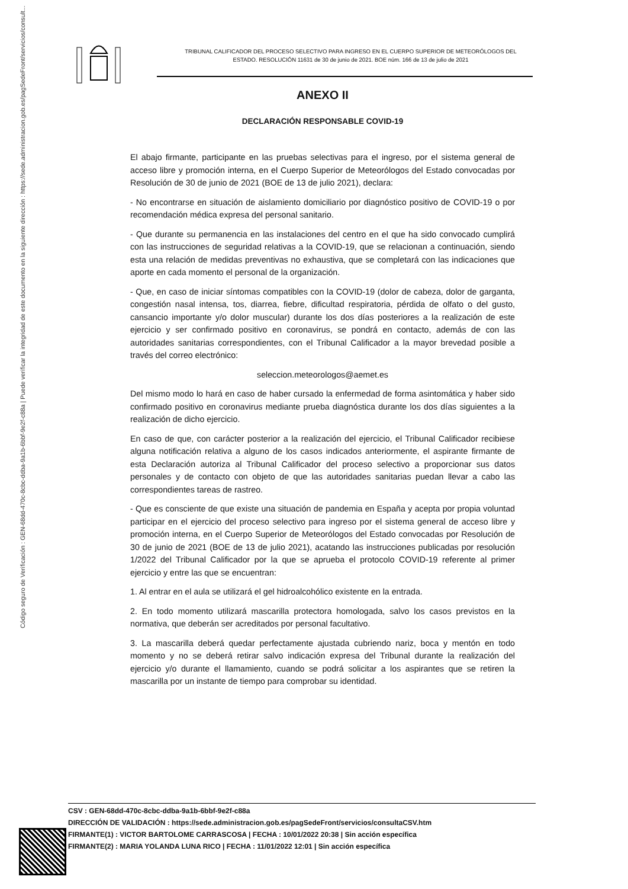Código seguro de Verificación : GEN-68dd-470c-8cbc-ddba-9a1b-6bbf-9e2f-c88a | Puede verificar la integridad de este documento en la siguiente dirección : https://sede.administracion.gob.es/pagSedeFront/servicios/consult...
TRIBUNAL CALIFICADOR DEL PROCESO SELECTIVO PARA INGRESO EN EL CUERPO SUPERIOR DE METEORÓLOGOS DEL
ESTADO. RESOLUCIÓN 11631 de 30 de junio de 2021. BOE núm. 166 de 13 de julio de 2021
ANEXO II
DECLARACIÓN RESPONSABLE COVID-19
El abajo firmante, participante en las pruebas selectivas para el ingreso, por el sistema general de acceso libre y promoción interna, en el Cuerpo Superior de Meteorólogos del Estado convocadas por Resolución de 30 de junio de 2021 (BOE de 13 de julio 2021), declara:
- No encontrarse en situación de aislamiento domiciliario por diagnóstico positivo de COVID-19 o por recomendación médica expresa del personal sanitario.
- Que durante su permanencia en las instalaciones del centro en el que ha sido convocado cumplirá con las instrucciones de seguridad relativas a la COVID-19, que se relacionan a continuación, siendo esta una relación de medidas preventivas no exhaustiva, que se completará con las indicaciones que aporte en cada momento el personal de la organización.
- Que, en caso de iniciar síntomas compatibles con la COVID-19 (dolor de cabeza, dolor de garganta, congestión nasal intensa, tos, diarrea, fiebre, dificultad respiratoria, pérdida de olfato o del gusto, cansancio importante y/o dolor muscular) durante los dos días posteriores a la realización de este ejercicio y ser confirmado positivo en coronavirus, se pondrá en contacto, además de con las autoridades sanitarias correspondientes, con el Tribunal Calificador a la mayor brevedad posible a través del correo electrónico:
seleccion.meteorologos@aemet.es
Del mismo modo lo hará en caso de haber cursado la enfermedad de forma asintomática y haber sido confirmado positivo en coronavirus mediante prueba diagnóstica durante los dos días siguientes a la realización de dicho ejercicio.
En caso de que, con carácter posterior a la realización del ejercicio, el Tribunal Calificador recibiese alguna notificación relativa a alguno de los casos indicados anteriormente, el aspirante firmante de esta Declaración autoriza al Tribunal Calificador del proceso selectivo a proporcionar sus datos personales y de contacto con objeto de que las autoridades sanitarias puedan llevar a cabo las correspondientes tareas de rastreo.
- Que es consciente de que existe una situación de pandemia en España y acepta por propia voluntad participar en el ejercicio del proceso selectivo para ingreso por el sistema general de acceso libre y promoción interna, en el Cuerpo Superior de Meteorólogos del Estado convocadas por Resolución de 30 de junio de 2021 (BOE de 13 de julio 2021), acatando las instrucciones publicadas por resolución 1/2022 del Tribunal Calificador por la que se aprueba el protocolo COVID-19 referente al primer ejercicio y entre las que se encuentran:
1. Al entrar en el aula se utilizará el gel hidroalcohólico existente en la entrada.
2. En todo momento utilizará mascarilla protectora homologada, salvo los casos previstos en la normativa, que deberán ser acreditados por personal facultativo.
3. La mascarilla deberá quedar perfectamente ajustada cubriendo nariz, boca y mentón en todo momento y no se deberá retirar salvo indicación expresa del Tribunal durante la realización del ejercicio y/o durante el llamamiento, cuando se podrá solicitar a los aspirantes que se retiren la mascarilla por un instante de tiempo para comprobar su identidad.
CSV : GEN-68dd-470c-8cbc-ddba-9a1b-6bbf-9e2f-c88a
DIRECCIÓN DE VALIDACIÓN : https://sede.administracion.gob.es/pagSedeFront/servicios/consultaCSV.htm
FIRMANTE(1) : VICTOR BARTOLOME CARRASCOSA | FECHA : 10/01/2022 20:38 | Sin acción específica
FIRMANTE(2) : MARIA YOLANDA LUNA RICO | FECHA : 11/01/2022 12:01 | Sin acción específica